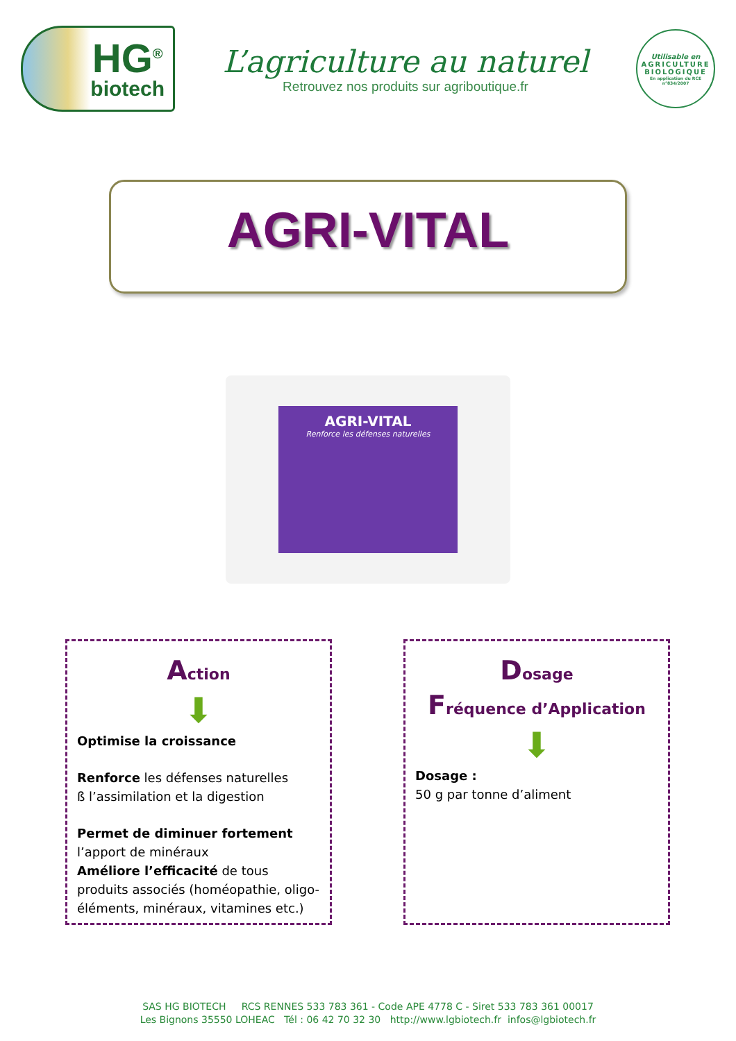HG<sup>®</sup>
biotech
L’agriculture au naturel
Retrouvez nos produits sur agriboutique.fr
Utilisable en
AGRICULTURE
BIOLOGIQUE
En application du RCE n°834/2007
AGRI-VITAL
AGRI-VITAL
Renforce les défenses naturelles
Action
⬇
Optimise la croissance
Renforce les défenses naturelles
ß l’assimilation et la digestion
Permet de diminuer fortement
l’apport de minéraux
Améliore l’efficacité de tous produits associés (homéopathie, oligo-éléments, minéraux, vitamines etc.)
Dosage
Fréquence d’Application
⬇
Dosage :
50 g par tonne d’aliment
SAS HG BIOTECH RCS RENNES 533 783 361 - Code APE 4778 C - Siret 533 783 361 00017
Les Bignons 35550 LOHEAC Tél : 06 42 70 32 30 http://www.lgbiotech.fr infos@lgbiotech.fr